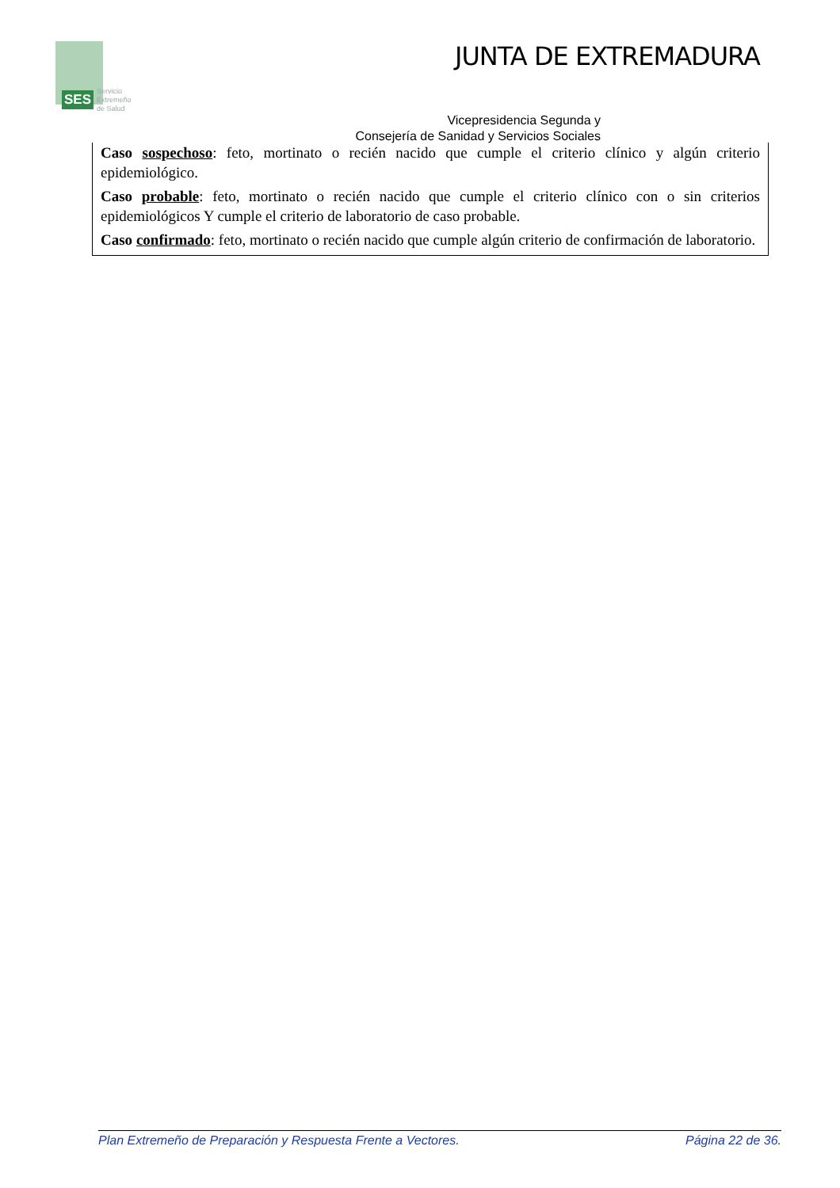SES
Servicio
Extremeño
de Salud
JUNTA DE EXTREMADURA
Vicepresidencia Segunda y
Consejería de Sanidad y Servicios Sociales
Caso sospechoso: feto, mortinato o recién nacido que cumple el criterio clínico y algún criterio epidemiológico.
Caso probable: feto, mortinato o recién nacido que cumple el criterio clínico con o sin criterios epidemiológicos Y cumple el criterio de laboratorio de caso probable.
Caso confirmado: feto, mortinato o recién nacido que cumple algún criterio de confirmación de laboratorio.
Plan Extremeño de Preparación y Respuesta Frente a Vectores. Página 22 de 36.